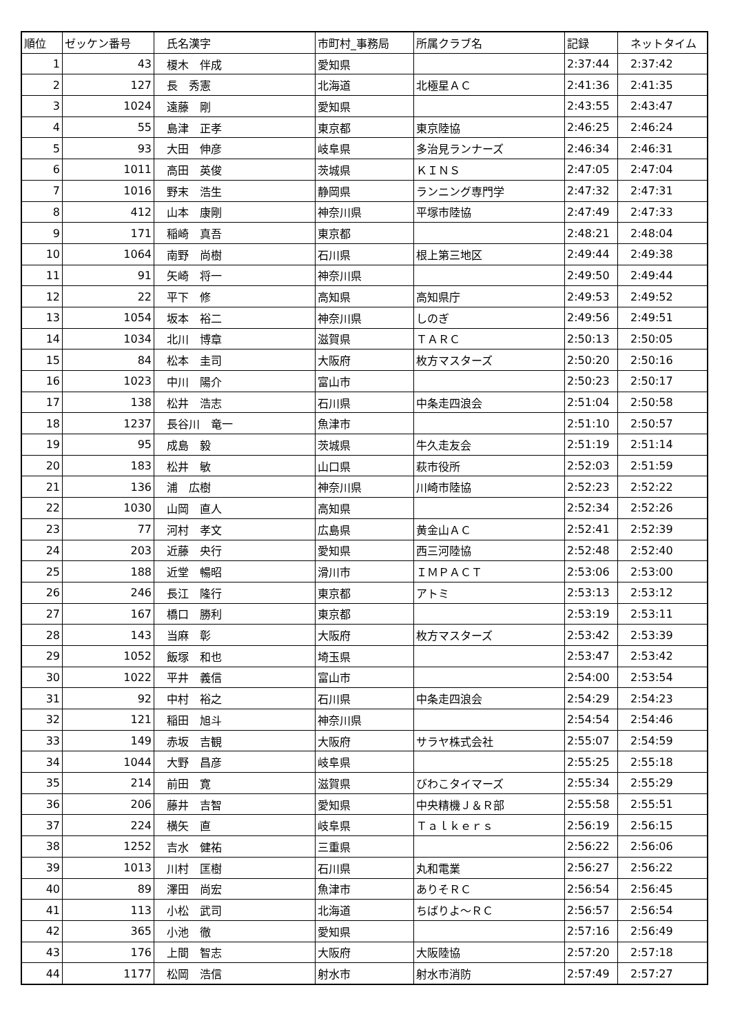| 順位 | ゼッケン番号 | 氏名漢字 | 市町村_事務局 | 所属クラブ名 | 記録 | ネットタイム |
| --- | --- | --- | --- | --- | --- | --- |
| 1 | 43 | 榎木 伴成 | 愛知県 | | 2:37:44 | 2:37:42 |
| 2 | 127 | 長 秀憲 | 北海道 | 北極星ＡＣ | 2:41:36 | 2:41:35 |
| 3 | 1024 | 遠藤 剛 | 愛知県 | | 2:43:55 | 2:43:47 |
| 4 | 55 | 島津 正孝 | 東京都 | 東京陸協 | 2:46:25 | 2:46:24 |
| 5 | 93 | 大田 伸彦 | 岐阜県 | 多治見ランナーズ | 2:46:34 | 2:46:31 |
| 6 | 1011 | 高田 英俊 | 茨城県 | ＫＩＮＳ | 2:47:05 | 2:47:04 |
| 7 | 1016 | 野末 浩生 | 静岡県 | ランニング専門学 | 2:47:32 | 2:47:31 |
| 8 | 412 | 山本 康剛 | 神奈川県 | 平塚市陸協 | 2:47:49 | 2:47:33 |
| 9 | 171 | 稲崎 真吾 | 東京都 | | 2:48:21 | 2:48:04 |
| 10 | 1064 | 南野 尚樹 | 石川県 | 根上第三地区 | 2:49:44 | 2:49:38 |
| 11 | 91 | 矢崎 将一 | 神奈川県 | | 2:49:50 | 2:49:44 |
| 12 | 22 | 平下 修 | 高知県 | 高知県庁 | 2:49:53 | 2:49:52 |
| 13 | 1054 | 坂本 裕二 | 神奈川県 | しのぎ | 2:49:56 | 2:49:51 |
| 14 | 1034 | 北川 博章 | 滋賀県 | ＴＡＲＣ | 2:50:13 | 2:50:05 |
| 15 | 84 | 松本 圭司 | 大阪府 | 枚方マスターズ | 2:50:20 | 2:50:16 |
| 16 | 1023 | 中川 陽介 | 富山市 | | 2:50:23 | 2:50:17 |
| 17 | 138 | 松井 浩志 | 石川県 | 中条走四浪会 | 2:51:04 | 2:50:58 |
| 18 | 1237 | 長谷川 竜一 | 魚津市 | | 2:51:10 | 2:50:57 |
| 19 | 95 | 成島 毅 | 茨城県 | 牛久走友会 | 2:51:19 | 2:51:14 |
| 20 | 183 | 松井 敏 | 山口県 | 萩市役所 | 2:52:03 | 2:51:59 |
| 21 | 136 | 浦 広樹 | 神奈川県 | 川崎市陸協 | 2:52:23 | 2:52:22 |
| 22 | 1030 | 山岡 直人 | 高知県 | | 2:52:34 | 2:52:26 |
| 23 | 77 | 河村 孝文 | 広島県 | 黄金山ＡＣ | 2:52:41 | 2:52:39 |
| 24 | 203 | 近藤 央行 | 愛知県 | 西三河陸協 | 2:52:48 | 2:52:40 |
| 25 | 188 | 近堂 暢昭 | 滑川市 | ＩＭＰＡＣＴ | 2:53:06 | 2:53:00 |
| 26 | 246 | 長江 隆行 | 東京都 | アトミ | 2:53:13 | 2:53:12 |
| 27 | 167 | 橋口 勝利 | 東京都 | | 2:53:19 | 2:53:11 |
| 28 | 143 | 当麻 彰 | 大阪府 | 枚方マスターズ | 2:53:42 | 2:53:39 |
| 29 | 1052 | 飯塚 和也 | 埼玉県 | | 2:53:47 | 2:53:42 |
| 30 | 1022 | 平井 義信 | 富山市 | | 2:54:00 | 2:53:54 |
| 31 | 92 | 中村 裕之 | 石川県 | 中条走四浪会 | 2:54:29 | 2:54:23 |
| 32 | 121 | 稲田 旭斗 | 神奈川県 | | 2:54:54 | 2:54:46 |
| 33 | 149 | 赤坂 吉観 | 大阪府 | サラヤ株式会社 | 2:55:07 | 2:54:59 |
| 34 | 1044 | 大野 昌彦 | 岐阜県 | | 2:55:25 | 2:55:18 |
| 35 | 214 | 前田 寛 | 滋賀県 | びわこタイマーズ | 2:55:34 | 2:55:29 |
| 36 | 206 | 藤井 吉智 | 愛知県 | 中央精機Ｊ＆Ｒ部 | 2:55:58 | 2:55:51 |
| 37 | 224 | 横矢 直 | 岐阜県 | Ｔａｌｋｅｒｓ | 2:56:19 | 2:56:15 |
| 38 | 1252 | 吉水 健祐 | 三重県 | | 2:56:22 | 2:56:06 |
| 39 | 1013 | 川村 匡樹 | 石川県 | 丸和電業 | 2:56:27 | 2:56:22 |
| 40 | 89 | 澤田 尚宏 | 魚津市 | ありそＲＣ | 2:56:54 | 2:56:45 |
| 41 | 113 | 小松 武司 | 北海道 | ちばりよ～ＲＣ | 2:56:57 | 2:56:54 |
| 42 | 365 | 小池 徹 | 愛知県 | | 2:57:16 | 2:56:49 |
| 43 | 176 | 上間 智志 | 大阪府 | 大阪陸協 | 2:57:20 | 2:57:18 |
| 44 | 1177 | 松岡 浩信 | 射水市 | 射水市消防 | 2:57:49 | 2:57:27 |